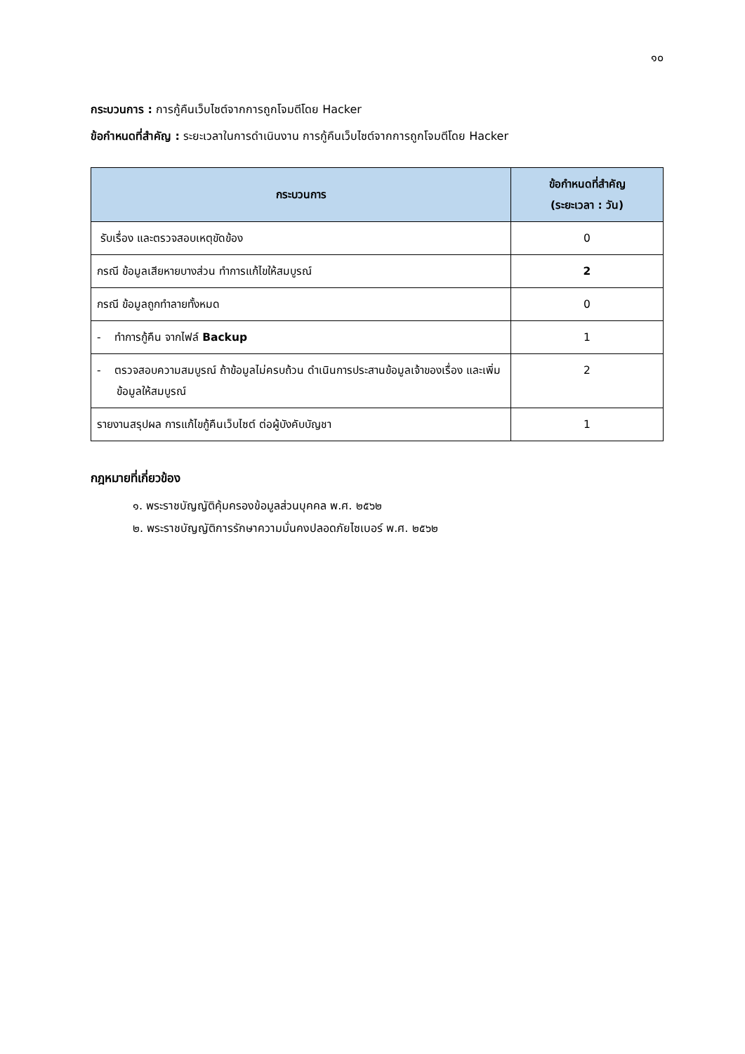๑๐
กระบวนการ : การกู้คืนเว็บไซต์จากการถูกโจมตีโดย Hacker
ข้อกำหนดที่สำคัญ : ระยะเวลาในการดำเนินงาน การกู้คืนเว็บไซต์จากการถูกโจมตีโดย Hacker
| กระบวนการ | ข้อกำหนดที่สำคัญ (ระยะเวลา : วัน) |
| --- | --- |
| รับเรื่อง และตรวจสอบเหตุขัดข้อง | 0 |
| กรณี ข้อมูลเสียหายบางส่วน ทำการแก้ไขให้สมบูรณ์ | 2 |
| กรณี ข้อมูลถูกทำลายทั้งหมด | 0 |
| - ทำการกู้คืน จากไฟล์ Backup | 1 |
| - ตรวจสอบความสมบูรณ์ ถ้าข้อมูลไม่ครบถ้วน ดำเนินการประสานข้อมูลเจ้าของเรื่อง และเพิ่มข้อมูลให้สมบูรณ์ | 2 |
| รายงานสรุปผล การแก้ไขกู้คืนเว็บไซต์ ต่อผู้บังคับบัญชา | 1 |
กฎหมายที่เกี่ยวข้อง
๑. พระราชบัญญัติคุ้มครองข้อมูลส่วนบุคคล พ.ศ. ๒๕๖๒
๒. พระราชบัญญัติการรักษาความมั่นคงปลอดภัยไซเบอร์ พ.ศ. ๒๕๖๒